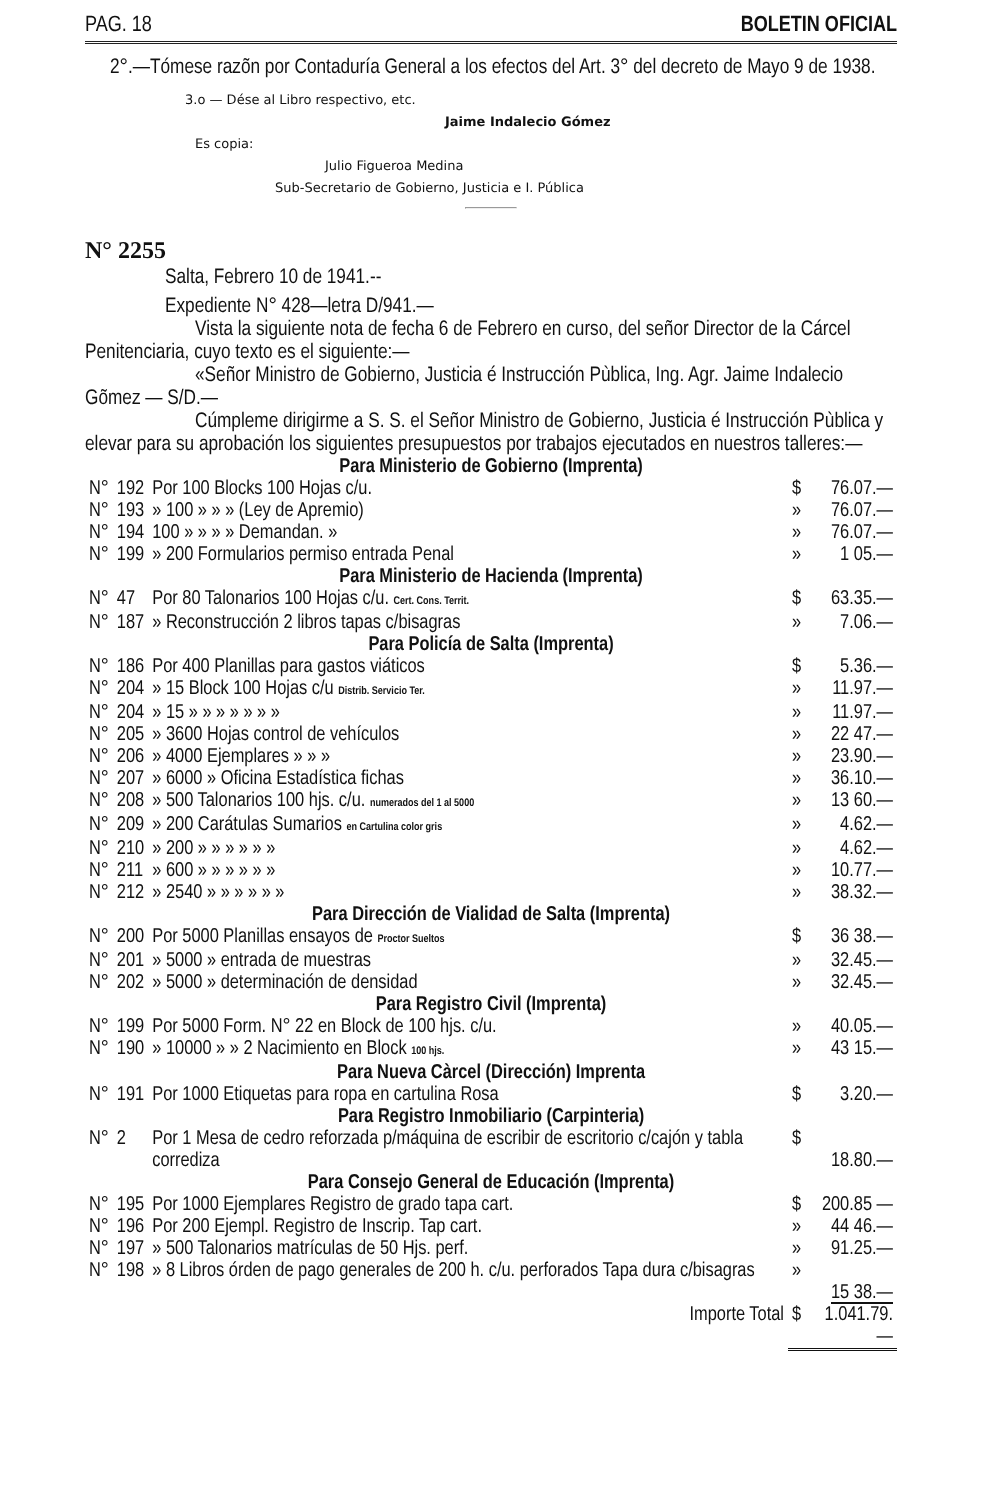PAG. 18 BOLETIN OFICIAL
2°.—Tómese razõn por Contaduría General a los efectos del Art. 3° del decreto de Mayo 9 de 1938.
3.o — Dése al Libro respectivo, etc.
Jaime Indalecio Gómez
Es copia:
Julio Figueroa Medina
Sub-Secretario de Gobierno, Justicia e I. Pública
N° 2255
Salta, Febrero 10 de 1941.--
Expediente N° 428—letra D/941.—
Vista la siguiente nota de fecha 6 de Febrero en curso, del señor Director de la Cárcel Penitenciaria, cuyo texto es el siguiente:—
«Señor Ministro de Gobierno, Justicia é Instrucción Pùblica, Ing. Agr. Jaime Indalecio Gõmez — S/D.—
Cúmpleme dirigirme a S. S. el Señor Ministro de Gobierno, Justicia é Instrucción Pùblica y elevar para su aprobación los siguientes presupuestos por trabajos ejecutados en nuestros talleres:—
| Para Ministerio de Gobierno (Imprenta) | | | | |
| N° | 192 | Por 100 Blocks 100 Hojas c/u. | $ | 76.07.— |
| N° | 193 | » 100 » » » (Ley de Apremio) | » | 76.07.— |
| N° | 194 | 100 » » » » Demandan. » | » | 76.07.— |
| N° | 199 | » 200 Formularios permiso entrada Penal | » | 1 05.— |
| Para Ministerio de Hacienda (Imprenta) | | | | |
| N° | 47 | Por 80 Talonarios 100 Hojas c/u. Cert. Cons. Territ. | $ | 63.35.— |
| N° | 187 | » Reconstrucción 2 libros tapas c/bisagras | » | 7.06.— |
| Para Policía de Salta (Imprenta) | | | | |
| N° | 186 | Por 400 Planillas para gastos viáticos | $ | 5.36.— |
| N° | 204 | » 15 Block 100 Hojas c/u Distrib. Servicio Ter. | » | 11.97.— |
| N° | 204 | » 15 » » » » » » » | » | 11.97.— |
| N° | 205 | » 3600 Hojas control de vehículos | » | 22 47.— |
| N° | 206 | » 4000 Ejemplares » » » | » | 23.90.— |
| N° | 207 | » 6000 » Oficina Estadística fichas | » | 36.10.— |
| N° | 208 | » 500 Talonarios 100 hjs. c/u. numerados del 1 al 5000 | » | 13 60.— |
| N° | 209 | » 200 Carátulas Sumarios en Cartulina color gris | » | 4.62.— |
| N° | 210 | » 200 » » » » » » | » | 4.62.— |
| N° | 211 | » 600 » » » » » » | » | 10.77.— |
| N° | 212 | » 2540 » » » » » » | » | 38.32.— |
| Para Dirección de Vialidad de Salta (Imprenta) | | | | |
| N° | 200 | Por 5000 Planillas ensayos de Proctor Sueltos | $ | 36 38.— |
| N° | 201 | » 5000 » entrada de muestras | » | 32.45.— |
| N° | 202 | » 5000 » determinación de densidad | » | 32.45.— |
| Para Registro Civil (Imprenta) | | | | |
| N° | 199 | Por 5000 Form. N° 22 en Block de 100 hjs. c/u. | » | 40.05.— |
| N° | 190 | » 10000 » » 2 Nacimiento en Block 100 hjs. | » | 43 15.— |
| Para Nueva Càrcel (Dirección) Imprenta | | | | |
| N° | 191 | Por 1000 Etiquetas para ropa en cartulina Rosa | $ | 3.20.— |
| Para Registro Inmobiliario (Carpinteria) | | | | |
| N° | 2 | Por 1 Mesa de cedro reforzada p/máquina de escribir de escritorio c/cajón y tabla corrediza | $ | 18.80.— |
| Para Consejo General de Educación (Imprenta) | | | | |
| N° | 195 | Por 1000 Ejemplares Registro de grado tapa cart. | $ | 200.85 — |
| N° | 196 | Por 200 Ejempl. Registro de Inscrip. Tap cart. | » | 44 46.— |
| N° | 197 | » 500 Talonarios matrículas de 50 Hjs. perf. | » | 91.25.— |
| N° | 198 | » 8 Libros órden de pago generales de 200 h. c/u. perforados Tapa dura c/bisagras | » | 15 38.— |
| | | Importe Total | $ | 1.041.79.— |